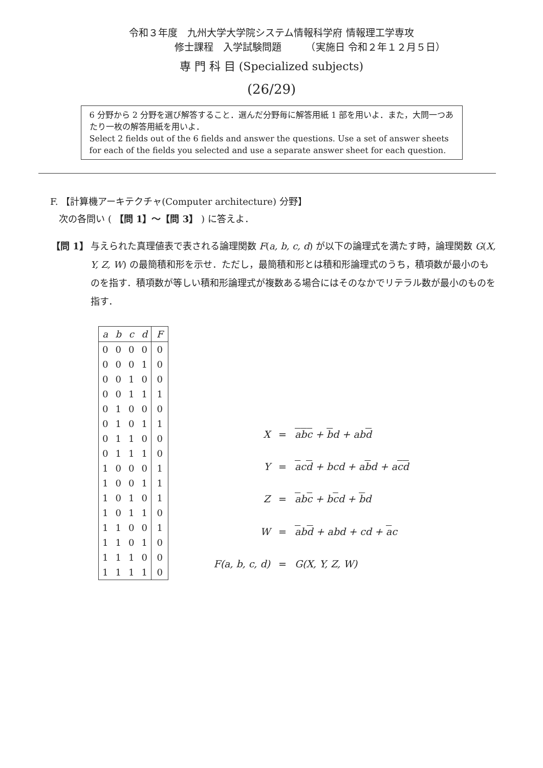令和３年度　九州大学大学院システム情報科学府 情報理工学専攻
修士課程　入学試験問題　　　（実施日 令和２年１２月５日）
専 門 科 目 (Specialized subjects)
(26/29)
6 分野から 2 分野を選び解答すること．選んだ分野毎に解答用紙 1 部を用いよ．また，大問一つあたり一枚の解答用紙を用いよ．
Select 2 fields out of the 6 fields and answer the questions. Use a set of answer sheets for each of the fields you selected and use a separate answer sheet for each question.
F. 【計算機アーキテクチャ(Computer architecture) 分野】
次の各問い ( 【問 1】〜【問 3】 ) に答えよ．
【問 1】 与えられた真理値表で表される論理関数 F(a, b, c, d) が以下の論理式を満たす時，論理関数 G(X, Y, Z, W) の最簡積和形を示せ．ただし，最簡積和形とは積和形論理式のうち，積項数が最小のものを指す．積項数が等しい積和形論理式が複数ある場合にはそのなかでリテラル数が最小のものを指す．
| a | b | c | d | F |
| --- | --- | --- | --- | --- |
| 0 | 0 | 0 | 0 | 0 |
| 0 | 0 | 0 | 1 | 0 |
| 0 | 0 | 1 | 0 | 0 |
| 0 | 0 | 1 | 1 | 1 |
| 0 | 1 | 0 | 0 | 0 |
| 0 | 1 | 0 | 1 | 1 |
| 0 | 1 | 1 | 0 | 0 |
| 0 | 1 | 1 | 1 | 0 |
| 1 | 0 | 0 | 0 | 1 |
| 1 | 0 | 0 | 1 | 1 |
| 1 | 0 | 1 | 0 | 1 |
| 1 | 0 | 1 | 1 | 0 |
| 1 | 1 | 0 | 0 | 1 |
| 1 | 1 | 0 | 1 | 0 |
| 1 | 1 | 1 | 0 | 0 |
| 1 | 1 | 1 | 1 | 0 |
| X | = | a b c + b d + ab d |
| Y | = | a c d + bcd + a b d + a c d |
| Z | = | a b c + b c d + b d |
| W | = | a b d + abd + cd + a c |
| F(a, b, c, d) | = | G(X, Y, Z, W) |